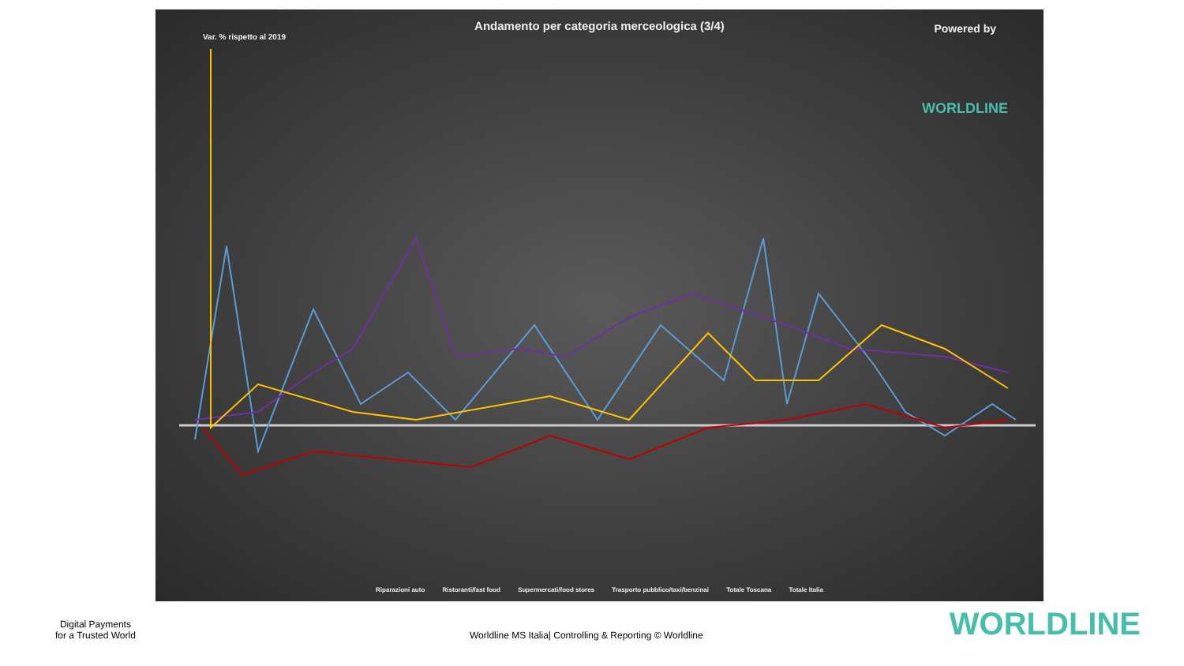Andamento per categoria merceologica (3/4)
Var. % rispetto al 2019
Powered by
WORLDLINE
Riparazioni auto Ristoranti/fast food Supermercati/food stores Trasporto pubblico/taxi/benzinai Totale Toscana Totale Italia
Digital Payments
for a Trusted World
Worldline MS Italia| Controlling & Reporting © Worldline
WORLDLINE